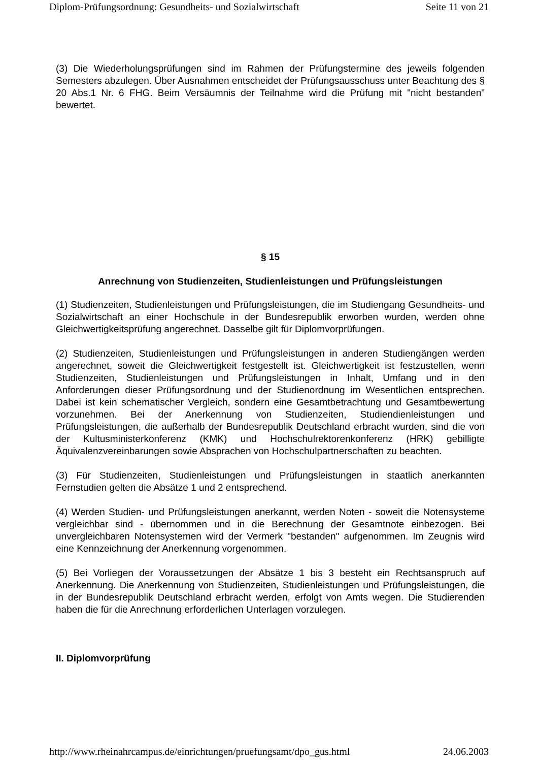Diplom-Prüfungsordnung: Gesundheits- und Sozialwirtschaft Seite 11 von 21
(3) Die Wiederholungsprüfungen sind im Rahmen der Prüfungstermine des jeweils folgenden Semesters abzulegen. Über Ausnahmen entscheidet der Prüfungsausschuss unter Beachtung des § 20 Abs.1 Nr. 6 FHG. Beim Versäumnis der Teilnahme wird die Prüfung mit "nicht bestanden" bewertet.
§ 15
Anrechnung von Studienzeiten, Studienleistungen und Prüfungsleistungen
(1) Studienzeiten, Studienleistungen und Prüfungsleistungen, die im Studiengang Gesundheits- und Sozialwirtschaft an einer Hochschule in der Bundesrepublik erworben wurden, werden ohne Gleichwertigkeitsprüfung angerechnet. Dasselbe gilt für Diplomvorprüfungen.
(2) Studienzeiten, Studienleistungen und Prüfungsleistungen in anderen Studiengängen werden angerechnet, soweit die Gleichwertigkeit festgestellt ist. Gleichwertigkeit ist festzustellen, wenn Studienzeiten, Studienleistungen und Prüfungsleistungen in Inhalt, Umfang und in den Anforderungen dieser Prüfungsordnung und der Studienordnung im Wesentlichen entsprechen. Dabei ist kein schematischer Vergleich, sondern eine Gesamtbetrachtung und Gesamtbewertung vorzunehmen. Bei der Anerkennung von Studienzeiten, Studiendienleistungen und Prüfungsleistungen, die außerhalb der Bundesrepublik Deutschland erbracht wurden, sind die von der Kultusministerkonferenz (KMK) und Hochschulrektorenkonferenz (HRK) gebilligte Äquivalenzvereinbarungen sowie Absprachen von Hochschulpartnerschaften zu beachten.
(3) Für Studienzeiten, Studienleistungen und Prüfungsleistungen in staatlich anerkannten Fernstudien gelten die Absätze 1 und 2 entsprechend.
(4) Werden Studien- und Prüfungsleistungen anerkannt, werden Noten - soweit die Notensysteme vergleichbar sind - übernommen und in die Berechnung der Gesamtnote einbezogen. Bei unvergleichbaren Notensystemen wird der Vermerk "bestanden" aufgenommen. Im Zeugnis wird eine Kennzeichnung der Anerkennung vorgenommen.
(5) Bei Vorliegen der Voraussetzungen der Absätze 1 bis 3 besteht ein Rechtsanspruch auf Anerkennung. Die Anerkennung von Studienzeiten, Studienleistungen und Prüfungsleistungen, die in der Bundesrepublik Deutschland erbracht werden, erfolgt von Amts wegen. Die Studierenden haben die für die Anrechnung erforderlichen Unterlagen vorzulegen.
II. Diplomvorprüfung
http://www.rheinahrcampus.de/einrichtungen/pruefungsamt/dpo_gus.html 24.06.2003